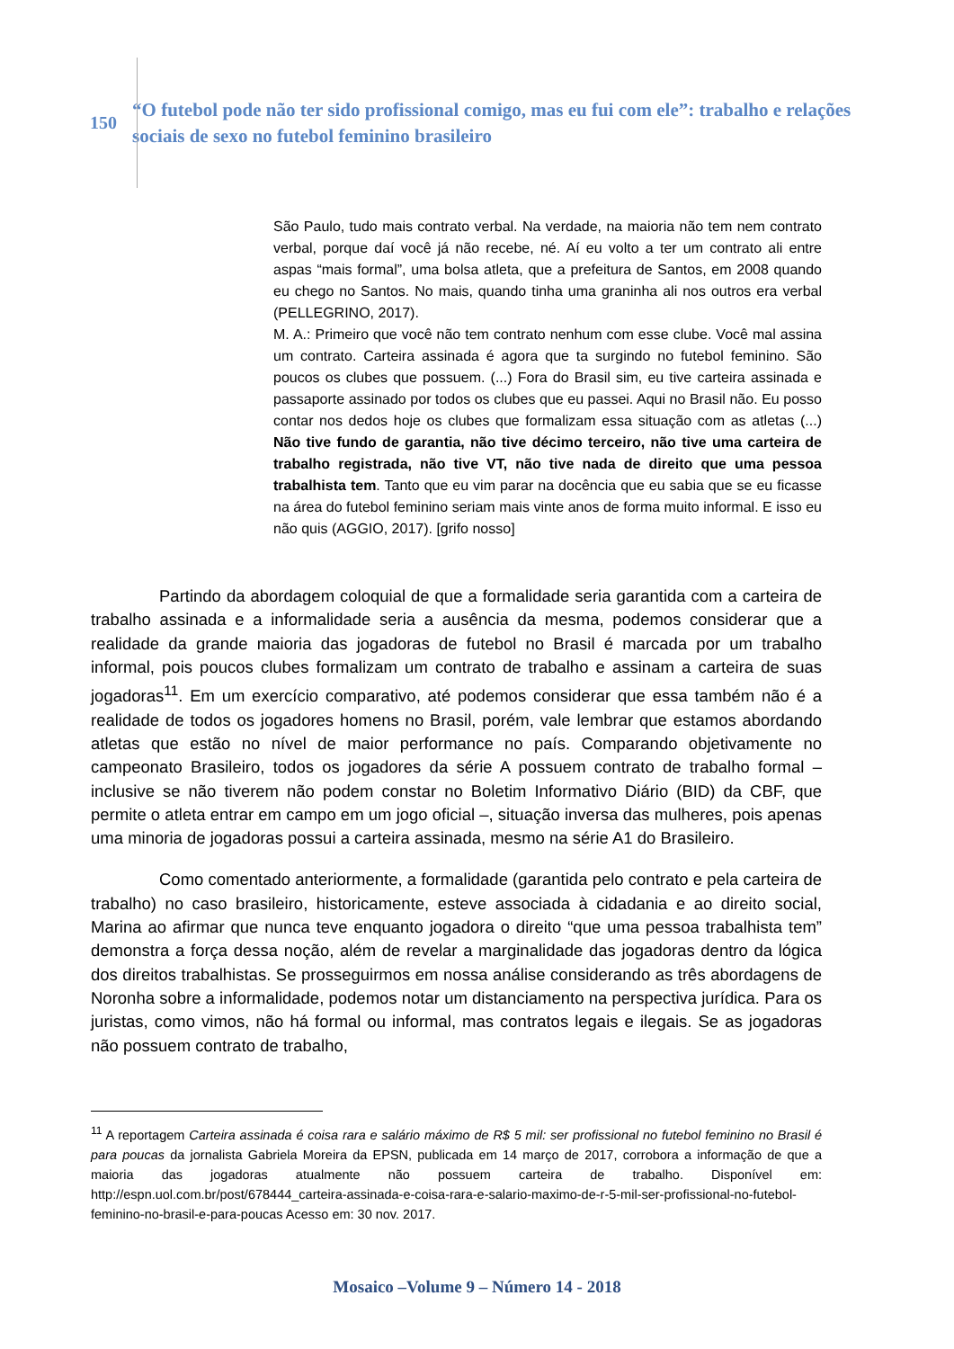150
“O futebol pode não ter sido profissional comigo, mas eu fui com ele”: trabalho e relações sociais de sexo no futebol feminino brasileiro
São Paulo, tudo mais contrato verbal. Na verdade, na maioria não tem nem contrato verbal, porque daí você já não recebe, né. Aí eu volto a ter um contrato ali entre aspas “mais formal”, uma bolsa atleta, que a prefeitura de Santos, em 2008 quando eu chego no Santos. No mais, quando tinha uma graninha ali nos outros era verbal (PELLEGRINO, 2017).
M. A.: Primeiro que você não tem contrato nenhum com esse clube. Você mal assina um contrato. Carteira assinada é agora que ta surgindo no futebol feminino. São poucos os clubes que possuem. (...) Fora do Brasil sim, eu tive carteira assinada e passaporte assinado por todos os clubes que eu passei. Aqui no Brasil não. Eu posso contar nos dedos hoje os clubes que formalizam essa situação com as atletas (...) Não tive fundo de garantia, não tive décimo terceiro, não tive uma carteira de trabalho registrada, não tive VT, não tive nada de direito que uma pessoa trabalhista tem. Tanto que eu vim parar na docência que eu sabia que se eu ficasse na área do futebol feminino seriam mais vinte anos de forma muito informal. E isso eu não quis (AGGIO, 2017). [grifo nosso]
Partindo da abordagem coloquial de que a formalidade seria garantida com a carteira de trabalho assinada e a informalidade seria a ausência da mesma, podemos considerar que a realidade da grande maioria das jogadoras de futebol no Brasil é marcada por um trabalho informal, pois poucos clubes formalizam um contrato de trabalho e assinam a carteira de suas jogadoras<sup>11</sup>. Em um exercício comparativo, até podemos considerar que essa também não é a realidade de todos os jogadores homens no Brasil, porém, vale lembrar que estamos abordando atletas que estão no nível de maior performance no país. Comparando objetivamente no campeonato Brasileiro, todos os jogadores da série A possuem contrato de trabalho formal – inclusive se não tiverem não podem constar no Boletim Informativo Diário (BID) da CBF, que permite o atleta entrar em campo em um jogo oficial –, situação inversa das mulheres, pois apenas uma minoria de jogadoras possui a carteira assinada, mesmo na série A1 do Brasileiro.
Como comentado anteriormente, a formalidade (garantida pelo contrato e pela carteira de trabalho) no caso brasileiro, historicamente, esteve associada à cidadania e ao direito social, Marina ao afirmar que nunca teve enquanto jogadora o direito “que uma pessoa trabalhista tem” demonstra a força dessa noção, além de revelar a marginalidade das jogadoras dentro da lógica dos direitos trabalhistas. Se prosseguirmos em nossa análise considerando as três abordagens de Noronha sobre a informalidade, podemos notar um distanciamento na perspectiva jurídica. Para os juristas, como vimos, não há formal ou informal, mas contratos legais e ilegais. Se as jogadoras não possuem contrato de trabalho,
<sup>11</sup> A reportagem Carteira assinada é coisa rara e salário máximo de R$ 5 mil: ser profissional no futebol feminino no Brasil é para poucas da jornalista Gabriela Moreira da EPSN, publicada em 14 março de 2017, corrobora a informação de que a maioria das jogadoras atualmente não possuem carteira de trabalho. Disponível em: http://espn.uol.com.br/post/678444_carteira-assinada-e-coisa-rara-e-salario-maximo-de-r-5-mil-ser-profissional-no-futebol-feminino-no-brasil-e-para-poucas Acesso em: 30 nov. 2017.
Mosaico –Volume 9 – Número 14 - 2018